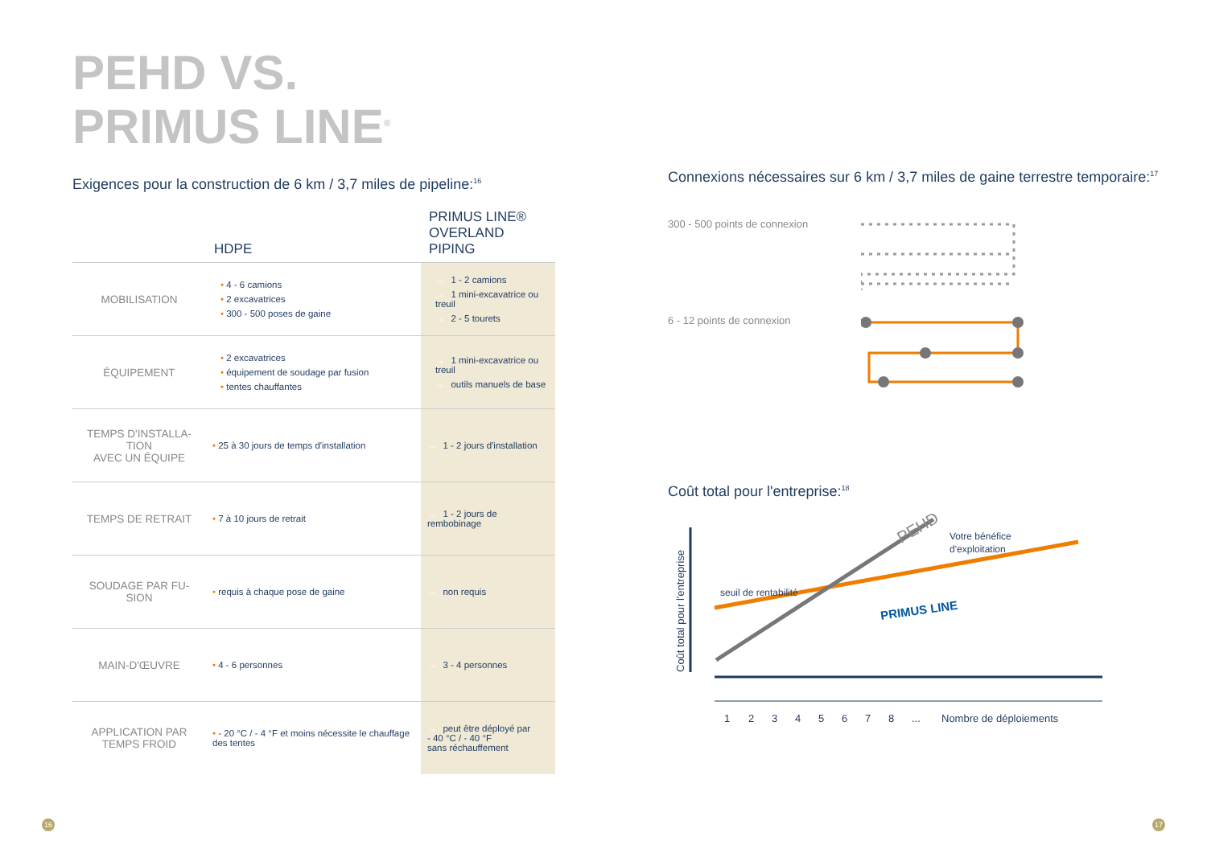PEHD VS.
PRIMUS LINE<sup>®</sup>
Exigences pour la construction de 6 km / 3,7 miles de pipeline:<sup>16</sup>
| | HDPE | PRIMUS LINE® OVERLAND PIPING |
| --- | --- | --- |
| MOBILISATION | • 4 - 6 camions • 2 excavatrices • 300 - 500 poses de gaine | → 1 - 2 camions → 1 mini-excavatrice ou treuil → 2 - 5 tourets |
| ÉQUIPEMENT | • 2 excavatrices • équipement de soudage par fusion • tentes chauffantes | → 1 mini-excavatrice ou treuil → outils manuels de base |
| TEMPS D'INSTALLA- TION AVEC UN ÉQUIPE | • 25 à 30 jours de temps d'installation | → 1 - 2 jours d'installation |
| TEMPS DE RETRAIT | • 7 à 10 jours de retrait | → 1 - 2 jours de rembobinage |
| SOUDAGE PAR FU- SION | • requis à chaque pose de gaine | → non requis |
| MAIN-D'ŒUVRE | • 4 - 6 personnes | → 3 - 4 personnes |
| APPLICATION PAR TEMPS FROID | • - 20 °C / - 4 °F et moins nécessite le chauffage des tentes | → peut être déployé par - 40 °C / - 40 °F sans réchauffement |
Connexions nécessaires sur 6 km / 3,7 miles de gaine terrestre temporaire:<sup>17</sup>
300 - 500 points de connexion
6 - 12 points de connexion
Coût total pour l'entreprise:<sup>18</sup>
Coût total pour l'entreprise
PEHD
Votre bénéfice
d'exploitation
seuil de rentabilité
PRIMUS LINE
1 2 3 4 5 6 7 8 ... Nombre de déploiements
16 17